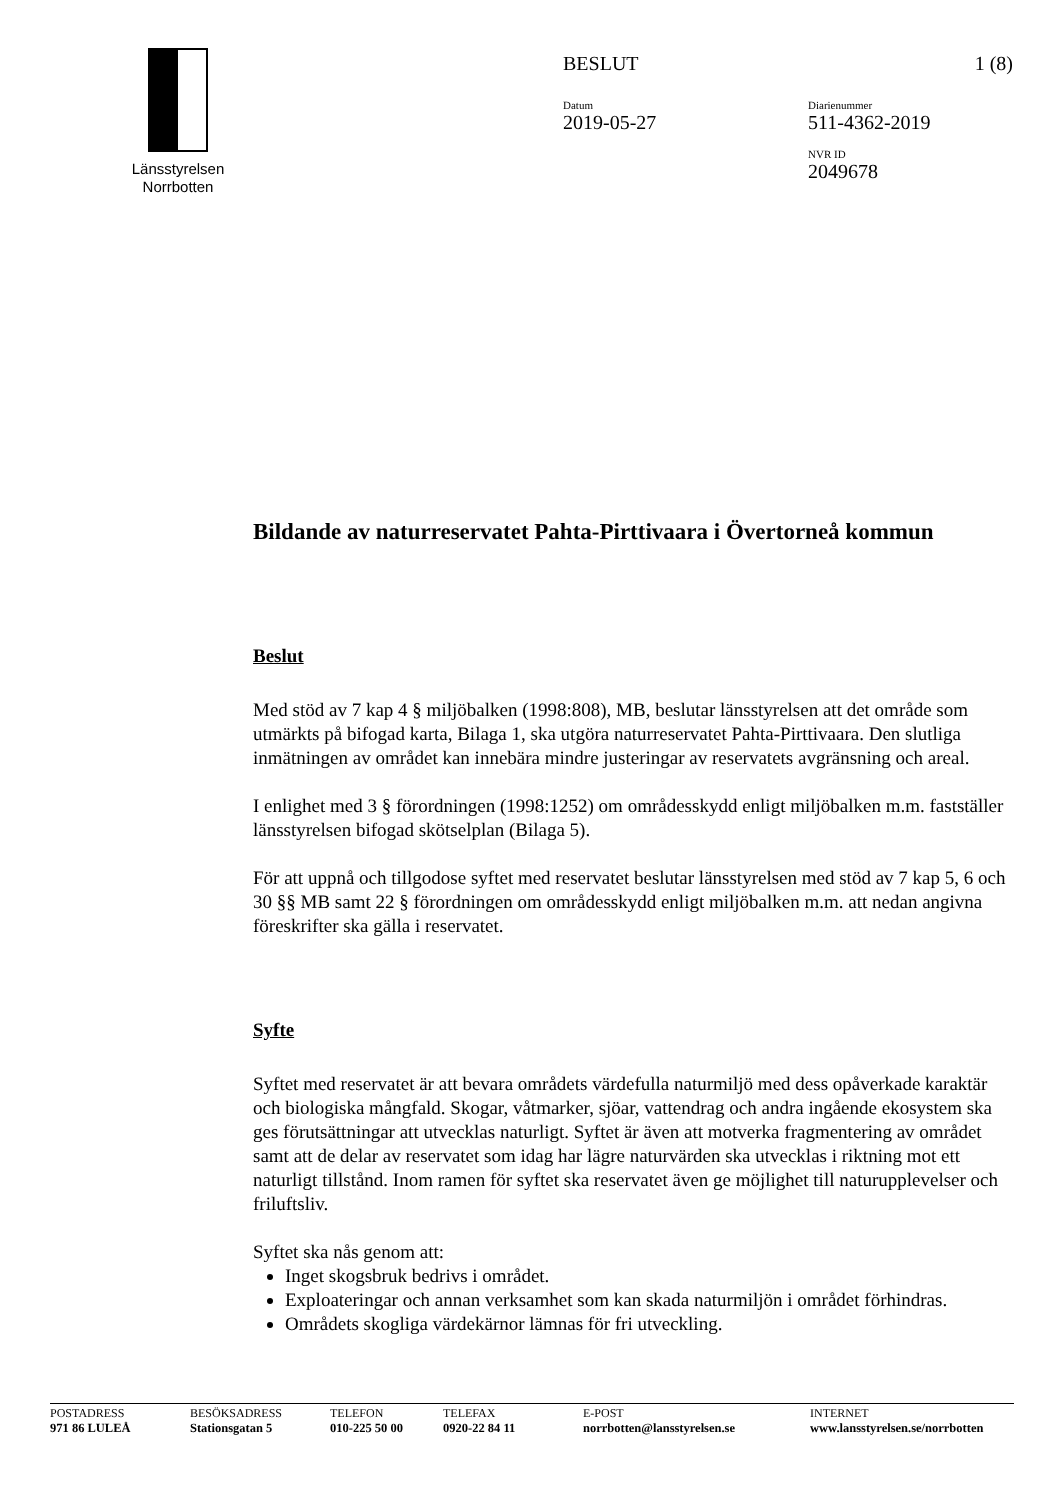Länsstyrelsen
Norrbotten
BESLUT 1 (8)
Datum
2019-05-27
Diarienummer
511-4362-2019
NVR ID
2049678
Bildande av naturreservatet Pahta-Pirttivaara i Övertorneå kommun
Beslut
Med stöd av 7 kap 4 § miljöbalken (1998:808), MB, beslutar länsstyrelsen att det område som utmärkts på bifogad karta, Bilaga 1, ska utgöra naturreservatet Pahta-Pirttivaara. Den slutliga inmätningen av området kan innebära mindre justeringar av reservatets avgränsning och areal.
I enlighet med 3 § förordningen (1998:1252) om områdesskydd enligt miljöbalken m.m. fastställer länsstyrelsen bifogad skötselplan (Bilaga 5).
För att uppnå och tillgodose syftet med reservatet beslutar länsstyrelsen med stöd av 7 kap 5, 6 och 30 §§ MB samt 22 § förordningen om områdesskydd enligt miljöbalken m.m. att nedan angivna föreskrifter ska gälla i reservatet.
Syfte
Syftet med reservatet är att bevara områdets värdefulla naturmiljö med dess opåverkade karaktär och biologiska mångfald. Skogar, våtmarker, sjöar, vattendrag och andra ingående ekosystem ska ges förutsättningar att utvecklas naturligt. Syftet är även att motverka fragmentering av området samt att de delar av reservatet som idag har lägre naturvärden ska utvecklas i riktning mot ett naturligt tillstånd. Inom ramen för syftet ska reservatet även ge möjlighet till naturupplevelser och friluftsliv.
Syftet ska nås genom att:
Inget skogsbruk bedrivs i området.
Exploateringar och annan verksamhet som kan skada naturmiljön i området förhindras.
Områdets skogliga värdekärnor lämnas för fri utveckling.
POSTADRESS
971 86 LULEÅ
BESÖKSADRESS
Stationsgatan 5
TELEFON
010-225 50 00
TELEFAX
0920-22 84 11
E-POST
norrbotten@lansstyrelsen.se
INTERNET
www.lansstyrelsen.se/norrbotten